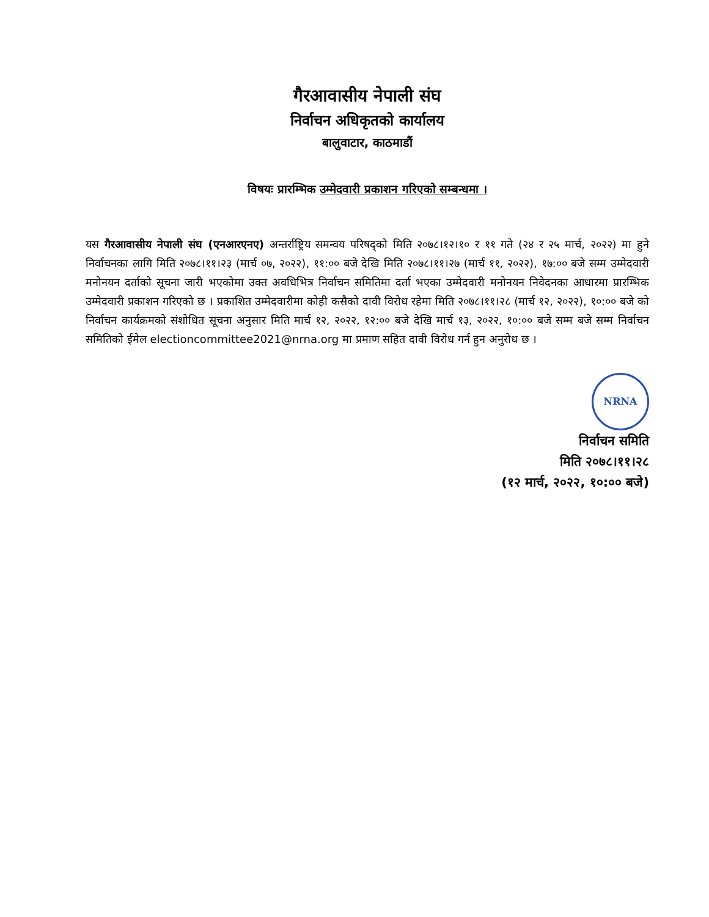गैरआवासीय नेपाली संघ
निर्वाचन अधिकृतको कार्यालय
बालुवाटार, काठमाडौं
विषयः प्रारम्भिक उम्मेदवारी प्रकाशन गरिएको सम्बन्धमा ।
यस गैरआवासीय नेपाली संघ (एनआरएनए) अन्तर्राष्ट्रिय समन्वय परिषद्को मिति २०७८।१२।१० र ११ गते (२४ र २५ मार्च, २०२२) मा हुने निर्वाचनका लागि मिति २०७८।११।२३ (मार्च ०७, २०२२), ११:०० बजे देखि मिति २०७८।११।२७ (मार्च ११, २०२२), १७:०० बजे सम्म उम्मेदवारी मनोनयन दर्ताको सूचना जारी भएकोमा उक्त अवधिभित्र निर्वाचन समितिमा दर्ता भएका उम्मेदवारी मनोनयन निवेदनका आधारमा प्रारम्भिक उम्मेदवारी प्रकाशन गरिएको छ । प्रकाशित उम्मेदवारीमा कोही कसैको दावी विरोध रहेमा मिति २०७८।११।२८ (मार्च १२, २०२२), १०:०० बजे को निर्वाचन कार्यक्रमको संशोधित सूचना अनुसार मिति मार्च १२, २०२२, १२:०० बजे देखि मार्च १३, २०२२, १०:०० बजे सम्म बजे सम्म निर्वाचन समितिको ईमेल electioncommittee2021@nrna.org मा प्रमाण सहित दावी विरोध गर्न हुन अनुरोध छ ।
NRNA
निर्वाचन समिति
मिति २०७८।११।२८
(१२ मार्च, २०२२, १०:०० बजे)